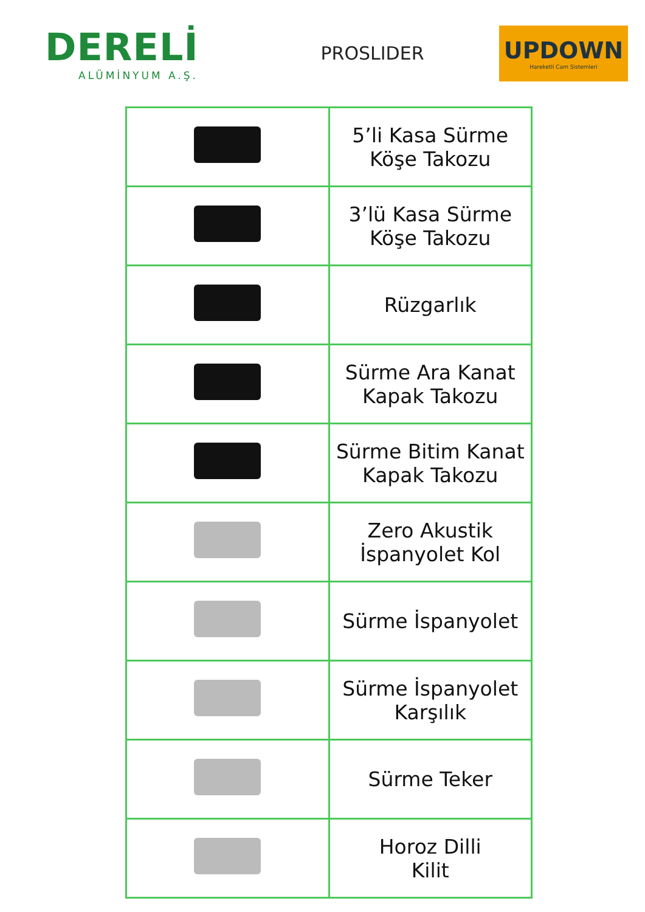DERELİ
ALÜMİNYUM A.Ş.
PROSLIDER
UPDOWN
Hareketli Cam Sistemleri
| | 5’li Kasa Sürme Köşe Takozu |
| | 3’lü Kasa Sürme Köşe Takozu |
| | Rüzgarlık |
| | Sürme Ara Kanat Kapak Takozu |
| | Sürme Bitim Kanat Kapak Takozu |
| | Zero Akustik İspanyolet Kol |
| | Sürme İspanyolet |
| | Sürme İspanyolet Karşılık |
| | Sürme Teker |
| | Horoz Dilli Kilit |